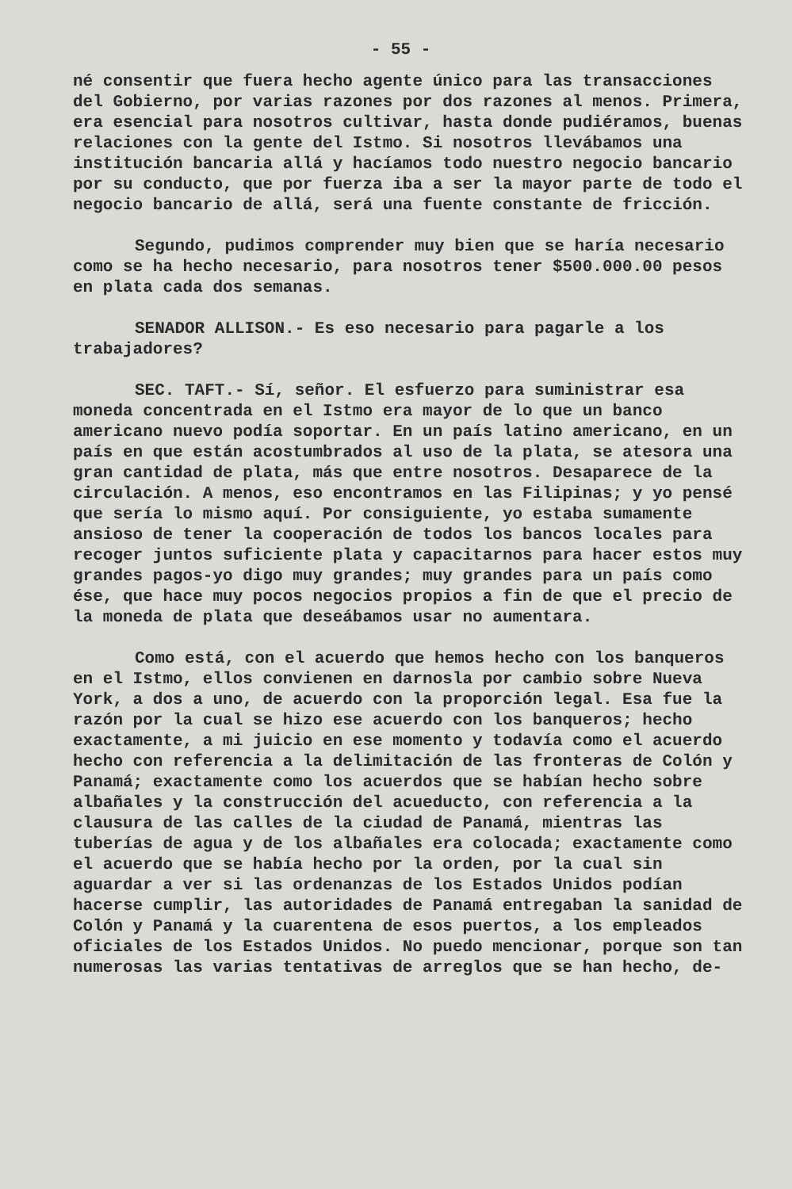- 55 -
né consentir que fuera hecho agente único para las transacciones del Gobierno, por varias razones por dos razones al menos. Primera, era esencial para nosotros cultivar, hasta donde pudiéramos, buenas relaciones con la gente del Istmo. Si nosotros llevábamos una institución bancaria allá y hacíamos todo nuestro negocio bancario por su conducto, que por fuerza iba a ser la mayor parte de todo el negocio bancario de allá, será una fuente constante de fricción.
Segundo, pudimos comprender muy bien que se haría necesario como se ha hecho necesario, para nosotros tener $500.000.00 pesos en plata cada dos semanas.
SENADOR ALLISON.- Es eso necesario para pagarle a los trabajadores?
SEC. TAFT.- Sí, señor. El esfuerzo para suministrar esa moneda concentrada en el Istmo era mayor de lo que un banco americano nuevo podía soportar. En un país latino americano, en un país en que están acostumbrados al uso de la plata, se atesora una gran cantidad de plata, más que entre nosotros. Desaparece de la circulación. A menos, eso encontramos en las Filipinas; y yo pensé que sería lo mismo aquí. Por consiguiente, yo estaba sumamente ansioso de tener la cooperación de todos los bancos locales para recoger juntos suficiente plata y capacitarnos para hacer estos muy grandes pagos-yo digo muy grandes; muy grandes para un país como ése, que hace muy pocos negocios propios a fin de que el precio de la moneda de plata que deseábamos usar no aumentara.
Como está, con el acuerdo que hemos hecho con los banqueros en el Istmo, ellos convienen en darnosla por cambio sobre Nueva York, a dos a uno, de acuerdo con la proporción legal. Esa fue la razón por la cual se hizo ese acuerdo con los banqueros; hecho exactamente, a mi juicio en ese momento y todavía como el acuerdo hecho con referencia a la delimitación de las fronteras de Colón y Panamá; exactamente como los acuerdos que se habían hecho sobre albañales y la construcción del acueducto, con referencia a la clausura de las calles de la ciudad de Panamá, mientras las tuberías de agua y de los albañales era colocada; exactamente como el acuerdo que se había hecho por la orden, por la cual sin aguardar a ver si las ordenanzas de los Estados Unidos podían hacerse cumplir, las autoridades de Panamá entregaban la sanidad de Colón y Panamá y la cuarentena de esos puertos, a los empleados oficiales de los Estados Unidos. No puedo mencionar, porque son tan numerosas las varias tentativas de arreglos que se han hecho, de-